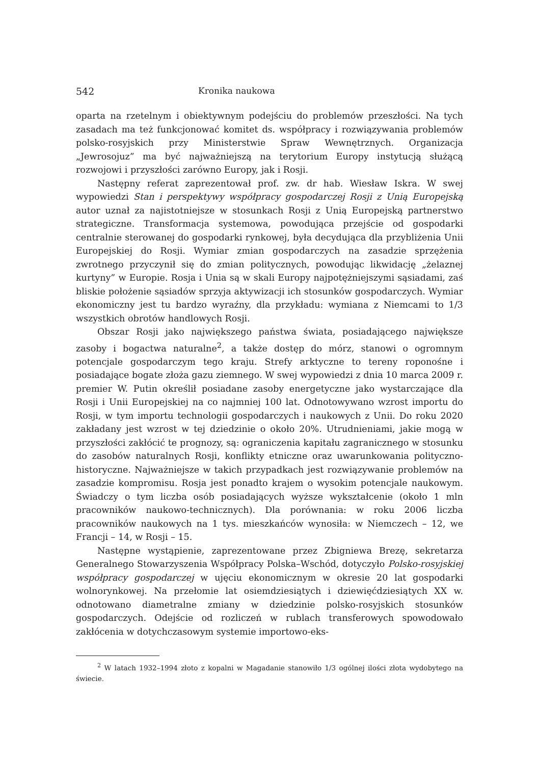542 Kronika naukowa
oparta na rzetelnym i obiektywnym podejściu do problemów przeszłości. Na tych zasadach ma też funkcjonować komitet ds. współpracy i rozwiązywania problemów polsko-rosyjskich przy Ministerstwie Spraw Wewnętrznych. Organizacja „Jewrosojuz” ma być najważniejszą na terytorium Europy instytucją służącą rozwojowi i przyszłości zarówno Europy, jak i Rosji.
Następny referat zaprezentował prof. zw. dr hab. Wiesław Iskra. W swej wypowiedzi Stan i perspektywy współpracy gospodarczej Rosji z Unią Europejską autor uznał za najistotniejsze w stosunkach Rosji z Unią Europejską partnerstwo strategiczne. Transformacja systemowa, powodująca przejście od gospodarki centralnie sterowanej do gospodarki rynkowej, była decydująca dla przybliżenia Unii Europejskiej do Rosji. Wymiar zmian gospodarczych na zasadzie sprzężenia zwrotnego przyczynił się do zmian politycznych, powodując likwidację „żelaznej kurtyny” w Europie. Rosja i Unia są w skali Europy najpotężniejszymi sąsiadami, zaś bliskie położenie sąsiadów sprzyja aktywizacji ich stosunków gospodarczych. Wymiar ekonomiczny jest tu bardzo wyraźny, dla przykładu: wymiana z Niemcami to 1/3 wszystkich obrotów handlowych Rosji.
Obszar Rosji jako największego państwa świata, posiadającego największe zasoby i bogactwa naturalne<sup>2</sup>, a także dostęp do mórz, stanowi o ogromnym potencjale gospodarczym tego kraju. Strefy arktyczne to tereny roponośne i posiadające bogate złoża gazu ziemnego. W swej wypowiedzi z dnia 10 marca 2009 r. premier W. Putin określił posiadane zasoby energetyczne jako wystarczające dla Rosji i Unii Europejskiej na co najmniej 100 lat. Odnotowywano wzrost importu do Rosji, w tym importu technologii gospodarczych i naukowych z Unii. Do roku 2020 zakładany jest wzrost w tej dziedzinie o około 20%. Utrudnieniami, jakie mogą w przyszłości zakłócić te prognozy, są: ograniczenia kapitału zagranicznego w stosunku do zasobów naturalnych Rosji, konflikty etniczne oraz uwarunkowania polityczno-historyczne. Najważniejsze w takich przypadkach jest rozwiązywanie problemów na zasadzie kompromisu. Rosja jest ponadto krajem o wysokim potencjale naukowym. Świadczy o tym liczba osób posiadających wyższe wykształcenie (około 1 mln pracowników naukowo-technicznych). Dla porównania: w roku 2006 liczba pracowników naukowych na 1 tys. mieszkańców wynosiła: w Niemczech – 12, we Francji – 14, w Rosji – 15.
Następne wystąpienie, zaprezentowane przez Zbigniewa Brezę, sekretarza Generalnego Stowarzyszenia Współpracy Polska–Wschód, dotyczyło Polsko-rosyjskiej współpracy gospodarczej w ujęciu ekonomicznym w okresie 20 lat gospodarki wolnorynkowej. Na przełomie lat osiemdziesiątych i dziewięćdziesiątych XX w. odnotowano diametralne zmiany w dziedzinie polsko-rosyjskich stosunków gospodarczych. Odejście od rozliczeń w rublach transferowych spowodowało zakłócenia w dotychczasowym systemie importowo-eks-
<sup>2</sup> W latach 1932–1994 złoto z kopalni w Magadanie stanowiło 1/3 ogólnej ilości złota wydobytego na świecie.